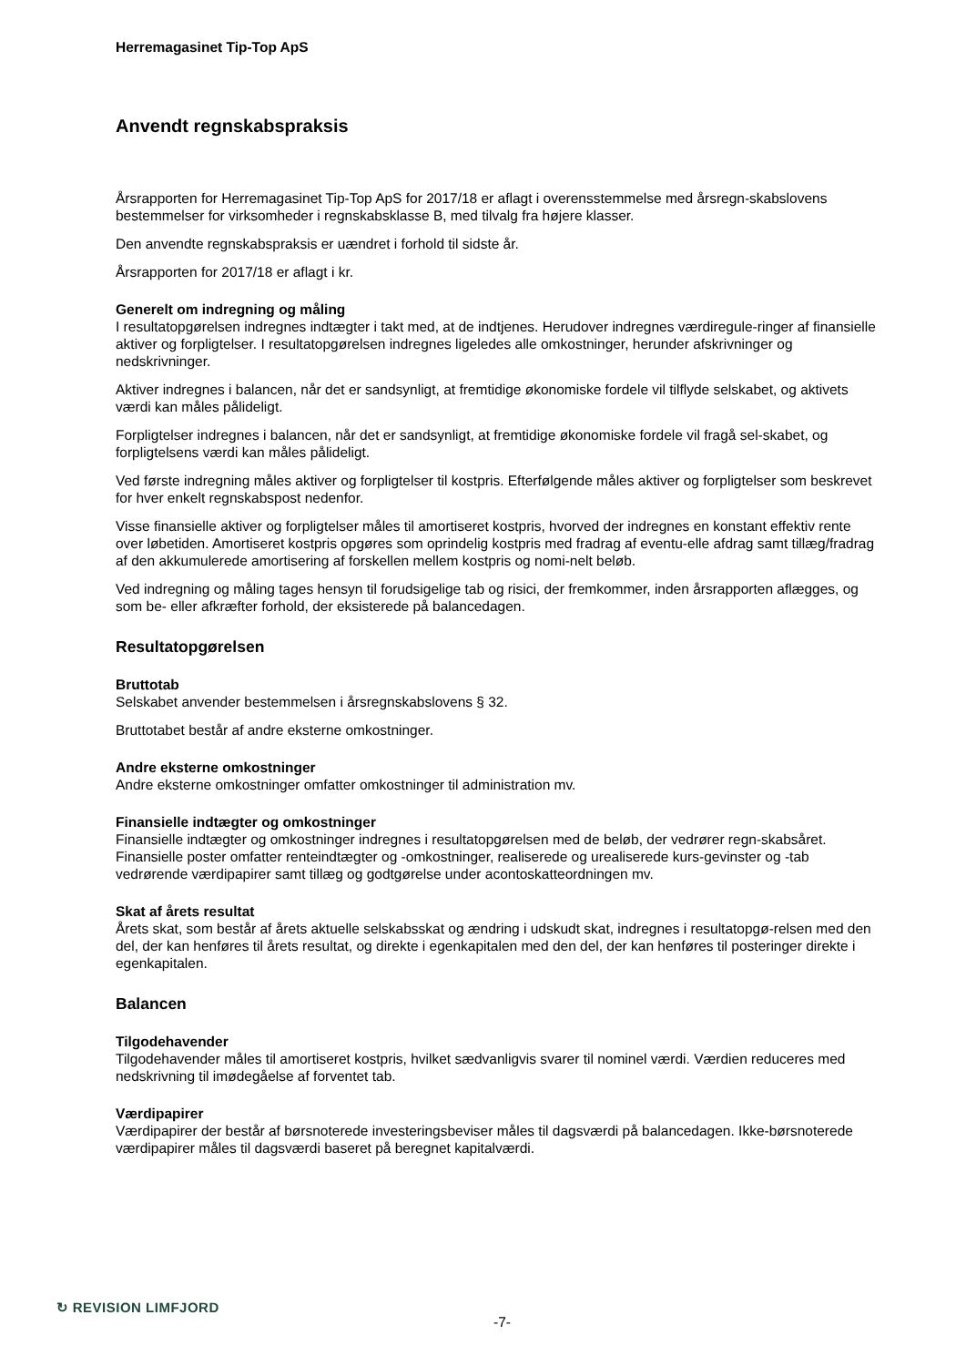Herremagasinet Tip-Top ApS
Anvendt regnskabspraksis
Årsrapporten for Herremagasinet Tip-Top ApS for 2017/18 er aflagt i overensstemmelse med årsregn-skabslovens bestemmelser for virksomheder i regnskabsklasse B, med tilvalg fra højere klasser.
Den anvendte regnskabspraksis er uændret i forhold til sidste år.
Årsrapporten for 2017/18 er aflagt i kr.
Generelt om indregning og måling
I resultatopgørelsen indregnes indtægter i takt med, at de indtjenes. Herudover indregnes værdiregule-ringer af finansielle aktiver og forpligtelser. I resultatopgørelsen indregnes ligeledes alle omkostninger, herunder afskrivninger og nedskrivninger.
Aktiver indregnes i balancen, når det er sandsynligt, at fremtidige økonomiske fordele vil tilflyde selskabet, og aktivets værdi kan måles pålideligt.
Forpligtelser indregnes i balancen, når det er sandsynligt, at fremtidige økonomiske fordele vil fragå sel-skabet, og forpligtelsens værdi kan måles pålideligt.
Ved første indregning måles aktiver og forpligtelser til kostpris. Efterfølgende måles aktiver og forpligtelser som beskrevet for hver enkelt regnskabspost nedenfor.
Visse finansielle aktiver og forpligtelser måles til amortiseret kostpris, hvorved der indregnes en konstant effektiv rente over løbetiden. Amortiseret kostpris opgøres som oprindelig kostpris med fradrag af eventu-elle afdrag samt tillæg/fradrag af den akkumulerede amortisering af forskellen mellem kostpris og nomi-nelt beløb.
Ved indregning og måling tages hensyn til forudsigelige tab og risici, der fremkommer, inden årsrapporten aflægges, og som be- eller afkræfter forhold, der eksisterede på balancedagen.
Resultatopgørelsen
Bruttotab
Selskabet anvender bestemmelsen i årsregnskabslovens § 32.
Bruttotabet består af andre eksterne omkostninger.
Andre eksterne omkostninger
Andre eksterne omkostninger omfatter omkostninger til administration mv.
Finansielle indtægter og omkostninger
Finansielle indtægter og omkostninger indregnes i resultatopgørelsen med de beløb, der vedrører regn-skabsåret. Finansielle poster omfatter renteindtægter og -omkostninger, realiserede og urealiserede kurs-gevinster og -tab vedrørende værdipapirer samt tillæg og godtgørelse under acontoskatteordningen mv.
Skat af årets resultat
Årets skat, som består af årets aktuelle selskabsskat og ændring i udskudt skat, indregnes i resultatopgø-relsen med den del, der kan henføres til årets resultat, og direkte i egenkapitalen med den del, der kan henføres til posteringer direkte i egenkapitalen.
Balancen
Tilgodehavender
Tilgodehavender måles til amortiseret kostpris, hvilket sædvanligvis svarer til nominel værdi. Værdien reduceres med nedskrivning til imødegåelse af forventet tab.
Værdipapirer
Værdipapirer der består af børsnoterede investeringsbeviser måles til dagsværdi på balancedagen. Ikke-børsnoterede værdipapirer måles til dagsværdi baseret på beregnet kapitalværdi.
↻ REVISION LIMFJORD
-7-